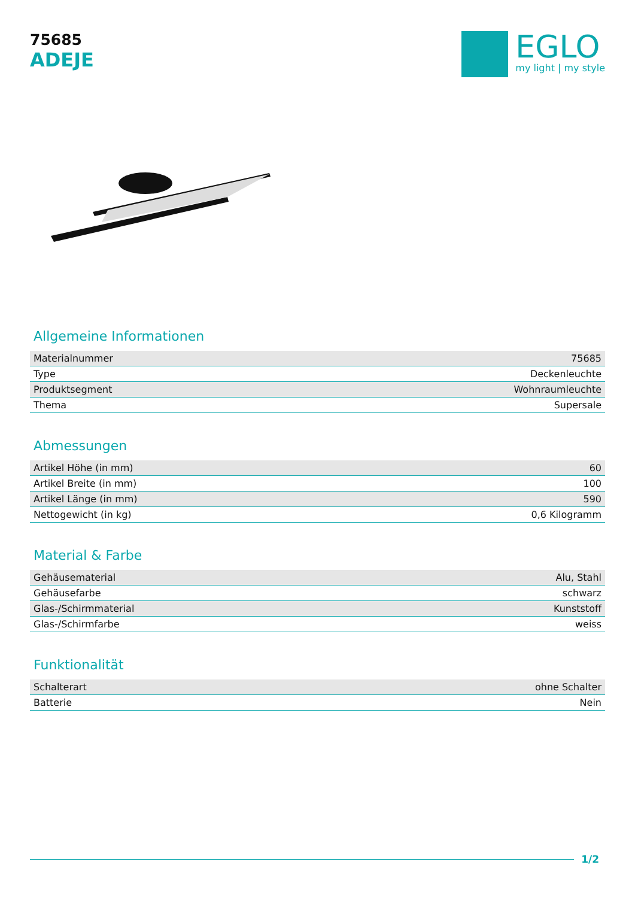75685
ADEJE
EGLO
my light | my style
Allgemeine Informationen
| Materialnummer | 75685 |
| Type | Deckenleuchte |
| Produktsegment | Wohnraumleuchte |
| Thema | Supersale |
Abmessungen
| Artikel Höhe (in mm) | 60 |
| Artikel Breite (in mm) | 100 |
| Artikel Länge (in mm) | 590 |
| Nettogewicht (in kg) | 0,6 Kilogramm |
Material & Farbe
| Gehäusematerial | Alu, Stahl |
| Gehäusefarbe | schwarz |
| Glas-/Schirmmaterial | Kunststoff |
| Glas-/Schirmfarbe | weiss |
Funktionalität
| Schalterart | ohne Schalter |
| Batterie | Nein |
1/2